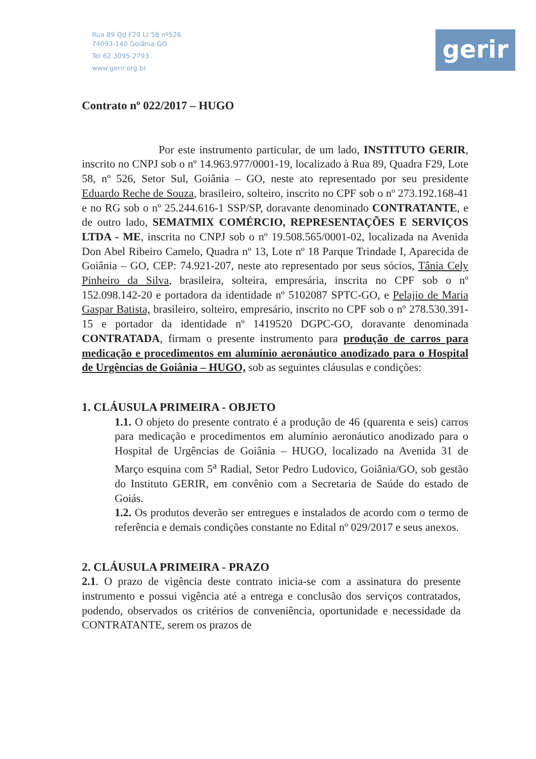Rua 89 Qd F29 Lt 58 nº526
74093-140 Goiânia GO
Tel 62 3095-2793
www.gerir.org.br
gerir
Contrato nº 022/2017 – HUGO
Por este instrumento particular, de um lado, INSTITUTO GERIR, inscrito no CNPJ sob o nº 14.963.977/0001-19, localizado à Rua 89, Quadra F29, Lote 58, nº 526, Setor Sul, Goiânia – GO, neste ato representado por seu presidente Eduardo Reche de Souza, brasileiro, solteiro, inscrito no CPF sob o nº 273.192.168-41 e no RG sob o nº 25.244.616-1 SSP/SP, doravante denominado CONTRATANTE, e de outro lado, SEMATMIX COMÉRCIO, REPRESENTAÇÕES E SERVIÇOS LTDA - ME, inscrita no CNPJ sob o nº 19.508.565/0001-02, localizada na Avenida Don Abel Ribeiro Camelo, Quadra nº 13, Lote nº 18 Parque Trindade I, Aparecida de Goiânia – GO, CEP: 74.921-207, neste ato representado por seus sócios, Tânia Cely Pinheiro da Silva, brasileira, solteira, empresária, inscrita no CPF sob o nº 152.098.142-20 e portadora da identidade nº 5102087 SPTC-GO, e Pelajio de Maria Gaspar Batista, brasileiro, solteiro, empresário, inscrito no CPF sob o nº 278.530.391-15 e portador da identidade nº 1419520 DGPC-GO, doravante denominada CONTRATADA, firmam o presente instrumento para produção de carros para medicação e procedimentos em alumínio aeronáutico anodizado para o Hospital de Urgências de Goiânia – HUGO, sob as seguintes cláusulas e condições:
1. CLÁUSULA PRIMEIRA - OBJETO
1.1. O objeto do presente contrato é a produção de 46 (quarenta e seis) carros para medicação e procedimentos em alumínio aeronáutico anodizado para o Hospital de Urgências de Goiânia – HUGO, localizado na Avenida 31 de Março esquina com 5<sup>a</sup> Radial, Setor Pedro Ludovico, Goiânia/GO, sob gestão do Instituto GERIR, em convênio com a Secretaria de Saúde do estado de Goiás.
1.2. Os produtos deverão ser entregues e instalados de acordo com o termo de referência e demais condições constante no Edital nº 029/2017 e seus anexos.
2. CLÁUSULA PRIMEIRA - PRAZO
2.1. O prazo de vigência deste contrato inicia-se com a assinatura do presente instrumento e possui vigência até a entrega e conclusão dos serviços contratados, podendo, observados os critérios de conveniência, oportunidade e necessidade da CONTRATANTE, serem os prazos de